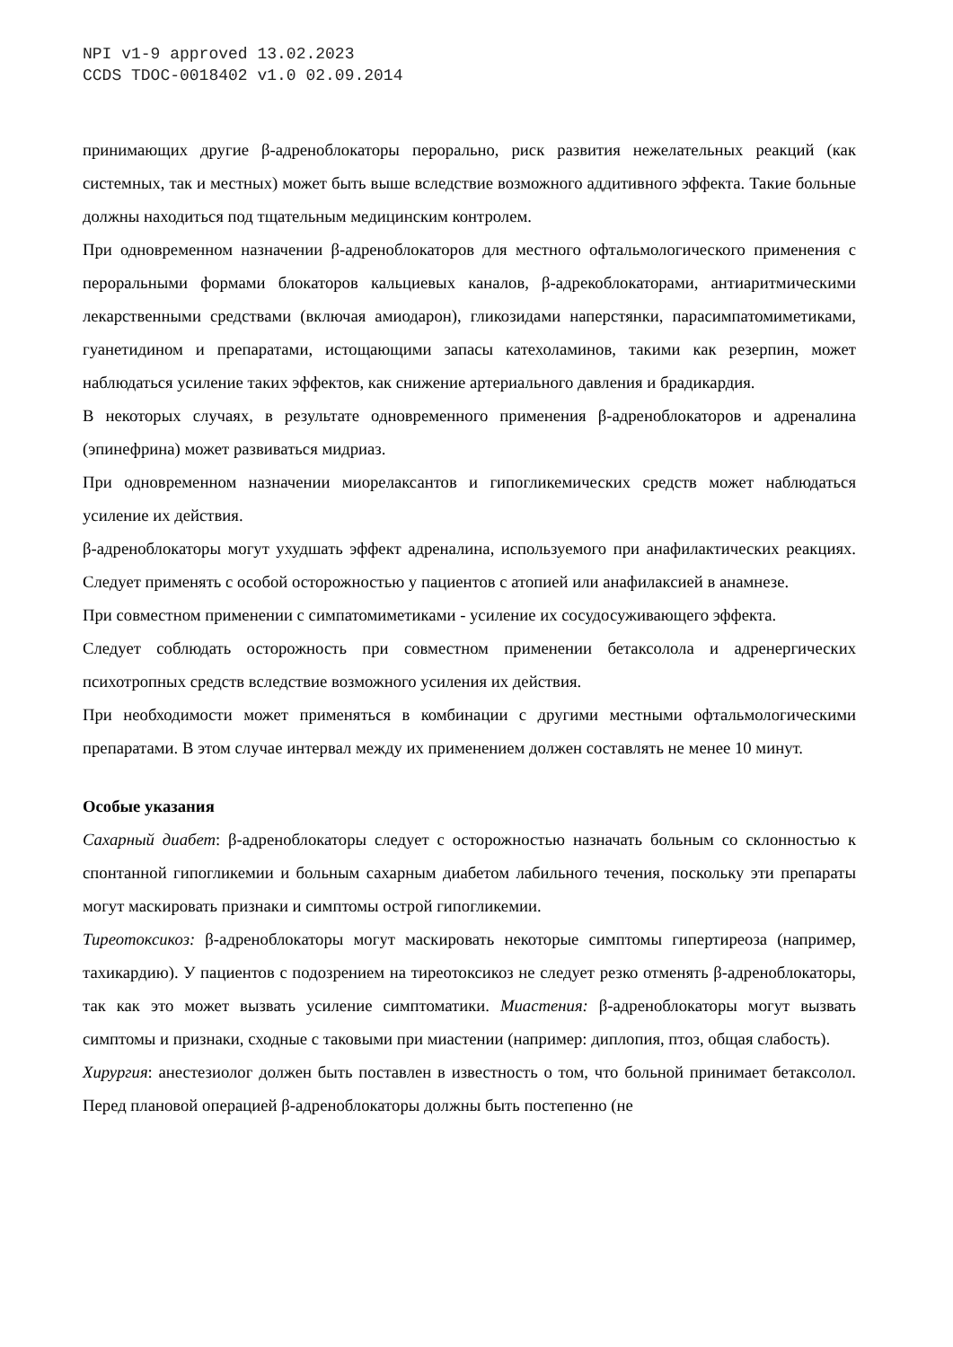NPI v1-9 approved 13.02.2023
CCDS TDOC-0018402 v1.0 02.09.2014
принимающих другие β-адреноблокаторы перорально, риск развития нежелательных реакций (как системных, так и местных) может быть выше вследствие возможного аддитивного эффекта. Такие больные должны находиться под тщательным медицинским контролем.
При одновременном назначении β-адреноблокаторов для местного офтальмологического применения с пероральными формами блокаторов кальциевых каналов, β-адрекоблокаторами, антиаритмическими лекарственными средствами (включая амиодарон), гликозидами наперстянки, парасимпатомиметиками, гуанетидином и препаратами, истощающими запасы катехоламинов, такими как резерпин, может наблюдаться усиление таких эффектов, как снижение артериального давления и брадикардия.
В некоторых случаях, в результате одновременного применения β-адреноблокаторов и адреналина (эпинефрина) может развиваться мидриаз.
При одновременном назначении миорелаксантов и гипогликемических средств может наблюдаться усиление их действия.
β-адреноблокаторы могут ухудшать эффект адреналина, используемого при анафилактических реакциях. Следует применять с особой осторожностью у пациентов с атопией или анафилаксией в анамнезе.
При совместном применении с симпатомиметиками - усиление их сосудосуживающего эффекта.
Следует соблюдать осторожность при совместном применении бетаксолола и адренергических психотропных средств вследствие возможного усиления их действия.
При необходимости может применяться в комбинации с другими местными офтальмологическими препаратами. В этом случае интервал между их применением должен составлять не менее 10 минут.
Особые указания
Сахарный диабет: β-адреноблокаторы следует с осторожностью назначать больным со склонностью к спонтанной гипогликемии и больным сахарным диабетом лабильного течения, поскольку эти препараты могут маскировать признаки и симптомы острой гипогликемии.
Тиреотоксикоз: β-адреноблокаторы могут маскировать некоторые симптомы гипертиреоза (например, тахикардию). У пациентов с подозрением на тиреотоксикоз не следует резко отменять β-адреноблокаторы, так как это может вызвать усиление симптоматики. Миастения: β-адреноблокаторы могут вызвать симптомы и признаки, сходные с таковыми при миастении (например: диплопия, птоз, общая слабость).
Хирургия: анестезиолог должен быть поставлен в известность о том, что больной принимает бетаксолол. Перед плановой операцией β-адреноблокаторы должны быть постепенно (не